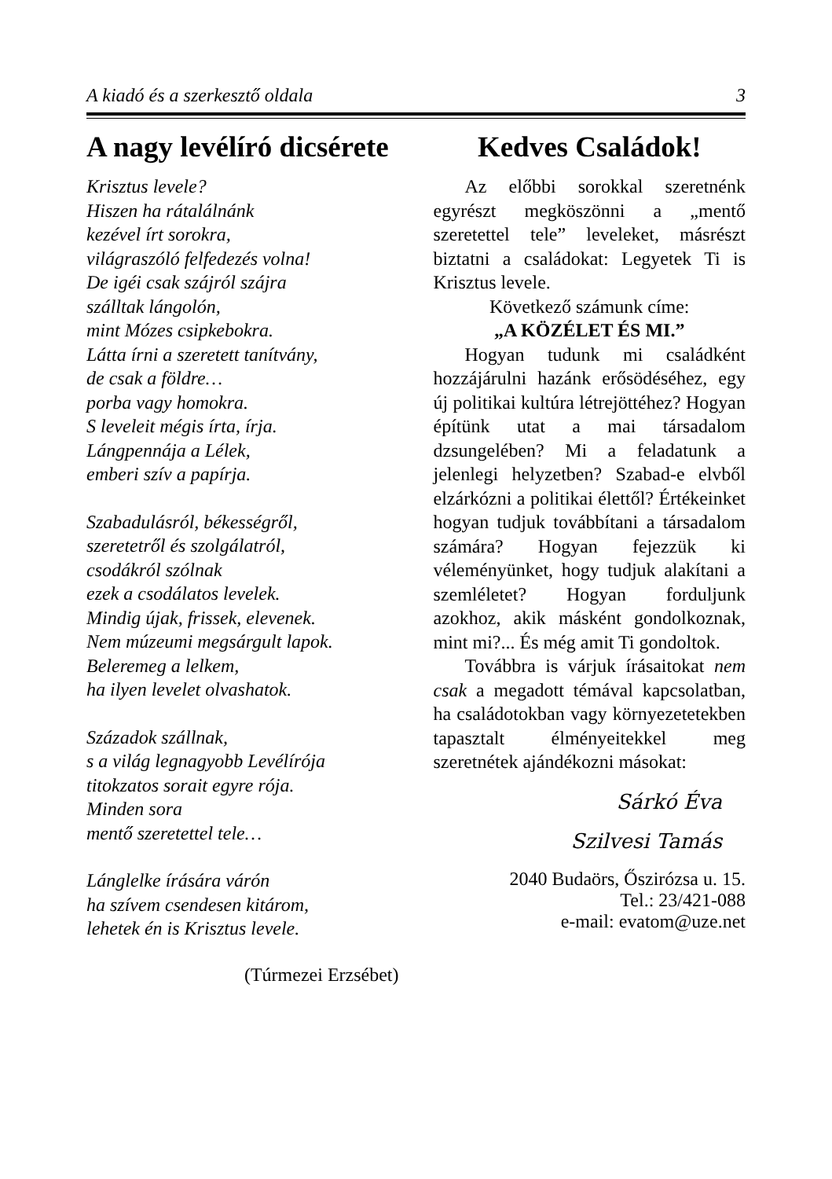A kiadó és a szerkesztő oldala 3
A nagy levélíró dicsérete
Krisztus levele?
Hiszen ha rátalálnánk
kezével írt sorokra,
világraszóló felfedezés volna!
De igéi csak szájról szájra
szálltak lángolón,
mint Mózes csipkebokra.
Látta írni a szeretett tanítvány,
de csak a földre…
porba vagy homokra.
S leveleit mégis írta, írja.
Lángpennája a Lélek,
emberi szív a papírja.
Szabadulásról, békességről,
szeretetről és szolgálatról,
csodákról szólnak
ezek a csodálatos levelek.
Mindig újak, frissek, elevenek.
Nem múzeumi megsárgult lapok.
Beleremeg a lelkem,
ha ilyen levelet olvashatok.
Századok szállnak,
s a világ legnagyobb Levélírója
titokzatos sorait egyre rója.
Minden sora
mentő szeretettel tele…
Lánglelke írására várón
ha szívem csendesen kitárom,
lehetek én is Krisztus levele.
(Túrmezei Erzsébet)
Kedves Családok!
Az előbbi sorokkal szeretnénk egyrészt megköszönni a „mentő szeretettel tele” leveleket, másrészt biztatni a családokat: Legyetek Ti is Krisztus levele.
Következő számunk címe:
„A KÖZÉLET ÉS MI.”
Hogyan tudunk mi családként hozzájárulni hazánk erősödéséhez, egy új politikai kultúra létrejöttéhez? Hogyan építünk utat a mai társadalom dzsungelében? Mi a feladatunk a jelenlegi helyzetben? Szabad-e elvből elzárkózni a politikai élettől? Értékeinket hogyan tudjuk továbbítani a társadalom számára? Hogyan fejezzük ki véleményünket, hogy tudjuk alakítani a szemléletet? Hogyan forduljunk azokhoz, akik másként gondolkoznak, mint mi?... És még amit Ti gondoltok.
Továbbra is várjuk írásaitokat nem csak a megadott témával kapcsolatban, ha családotokban vagy környezetetekben tapasztalt élményeitekkel meg szeretnétek ajándékozni másokat:
Sárkó Éva
Szilvesi Tamás
2040 Budaörs, Őszirózsa u. 15.
Tel.: 23/421-088
e-mail: evatom@uze.net